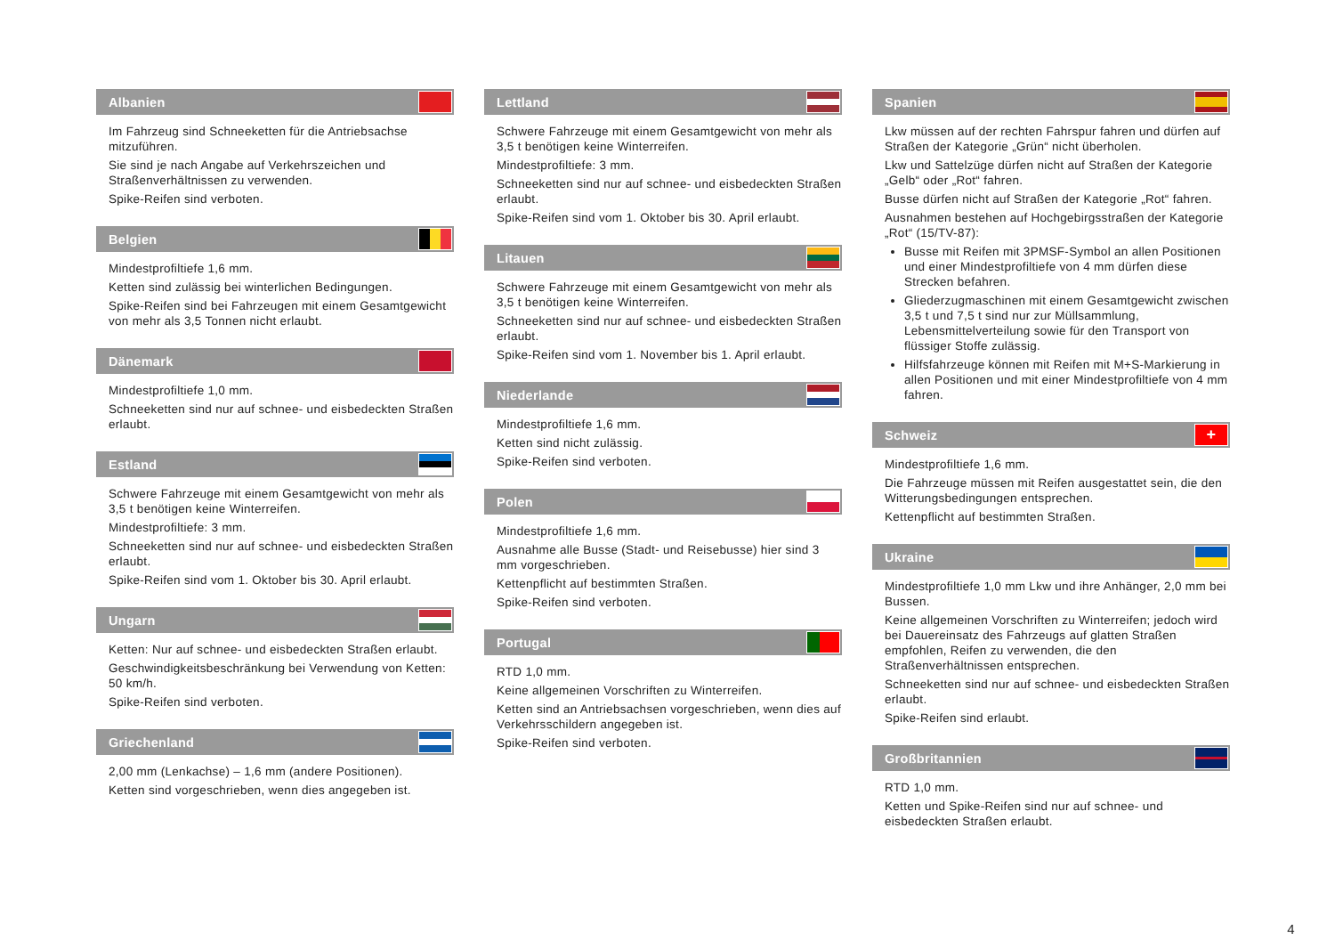Albanien
Im Fahrzeug sind Schneeketten für die Antriebsachse mitzuführen.
Sie sind je nach Angabe auf Verkehrszeichen und Straßenverhältnissen zu verwenden.
Spike-Reifen sind verboten.
Belgien
Mindestprofiltiefe 1,6 mm.
Ketten sind zulässig bei winterlichen Bedingungen.
Spike-Reifen sind bei Fahrzeugen mit einem Gesamtgewicht von mehr als 3,5 Tonnen nicht erlaubt.
Dänemark
Mindestprofiltiefe 1,0 mm.
Schneeketten sind nur auf schnee- und eisbedeckten Straßen erlaubt.
Estland
Schwere Fahrzeuge mit einem Gesamtgewicht von mehr als 3,5 t benötigen keine Winterreifen.
Mindestprofiltiefe: 3 mm.
Schneeketten sind nur auf schnee- und eisbedeckten Straßen erlaubt.
Spike-Reifen sind vom 1. Oktober bis 30. April erlaubt.
Ungarn
Ketten: Nur auf schnee- und eisbedeckten Straßen erlaubt.
Geschwindigkeitsbeschränkung bei Verwendung von Ketten: 50 km/h.
Spike-Reifen sind verboten.
Griechenland
2,00 mm (Lenkachse) – 1,6 mm (andere Positionen).
Ketten sind vorgeschrieben, wenn dies angegeben ist.
Lettland
Schwere Fahrzeuge mit einem Gesamtgewicht von mehr als 3,5 t benötigen keine Winterreifen.
Mindestprofiltiefe: 3 mm.
Schneeketten sind nur auf schnee- und eisbedeckten Straßen erlaubt.
Spike-Reifen sind vom 1. Oktober bis 30. April erlaubt.
Litauen
Schwere Fahrzeuge mit einem Gesamtgewicht von mehr als 3,5 t benötigen keine Winterreifen.
Schneeketten sind nur auf schnee- und eisbedeckten Straßen erlaubt.
Spike-Reifen sind vom 1. November bis 1. April erlaubt.
Niederlande
Mindestprofiltiefe 1,6 mm.
Ketten sind nicht zulässig.
Spike-Reifen sind verboten.
Polen
Mindestprofiltiefe 1,6 mm.
Ausnahme alle Busse (Stadt- und Reisebusse) hier sind 3 mm vorgeschrieben.
Kettenpflicht auf bestimmten Straßen.
Spike-Reifen sind verboten.
Portugal
RTD 1,0 mm.
Keine allgemeinen Vorschriften zu Winterreifen.
Ketten sind an Antriebsachsen vorgeschrieben, wenn dies auf Verkehrsschildern angegeben ist.
Spike-Reifen sind verboten.
Spanien
Lkw müssen auf der rechten Fahrspur fahren und dürfen auf Straßen der Kategorie „Grün“ nicht überholen.
Lkw und Sattelzüge dürfen nicht auf Straßen der Kategorie „Gelb“ oder „Rot“ fahren.
Busse dürfen nicht auf Straßen der Kategorie „Rot“ fahren.
Ausnahmen bestehen auf Hochgebirgsstraßen der Kategorie „Rot“ (15/TV-87):
Busse mit Reifen mit 3PMSF-Symbol an allen Positionen und einer Mindestprofiltiefe von 4 mm dürfen diese Strecken befahren.
Gliederzugmaschinen mit einem Gesamtgewicht zwischen 3,5 t und 7,5 t sind nur zur Müllsammlung, Lebensmittelverteilung sowie für den Transport von flüssiger Stoffe zulässig.
Hilfsfahrzeuge können mit Reifen mit M+S-Markierung in allen Positionen und mit einer Mindestprofiltiefe von 4 mm fahren.
Schweiz +
Mindestprofiltiefe 1,6 mm.
Die Fahrzeuge müssen mit Reifen ausgestattet sein, die den Witterungsbedingungen entsprechen.
Kettenpflicht auf bestimmten Straßen.
Ukraine
Mindestprofiltiefe 1,0 mm Lkw und ihre Anhänger, 2,0 mm bei Bussen.
Keine allgemeinen Vorschriften zu Winterreifen; jedoch wird bei Dauereinsatz des Fahrzeugs auf glatten Straßen empfohlen, Reifen zu verwenden, die den Straßenverhältnissen entsprechen.
Schneeketten sind nur auf schnee- und eisbedeckten Straßen erlaubt.
Spike-Reifen sind erlaubt.
Großbritannien
RTD 1,0 mm.
Ketten und Spike-Reifen sind nur auf schnee- und eisbedeckten Straßen erlaubt.
4